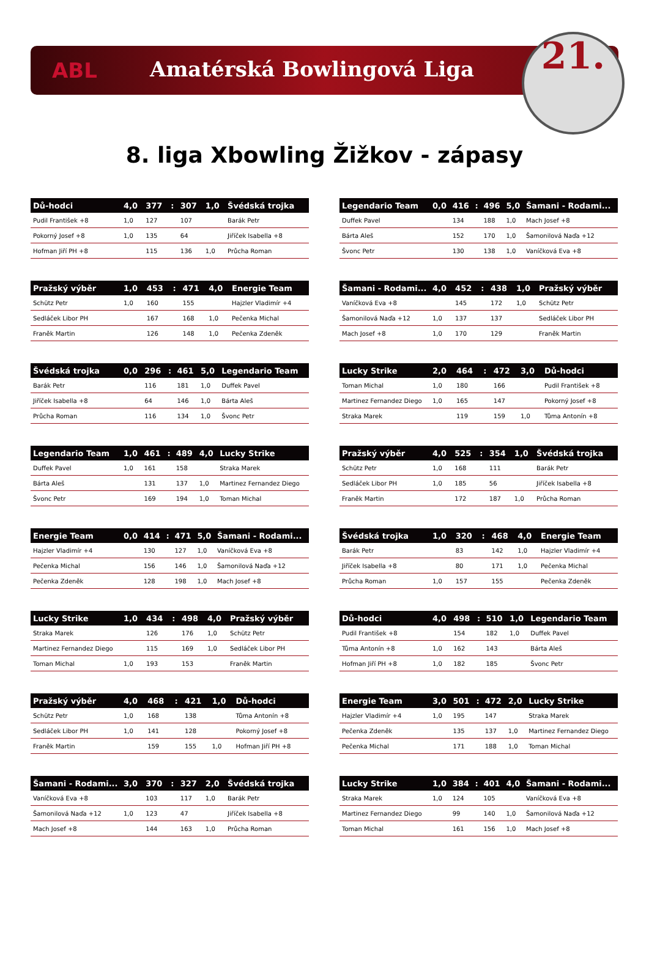ABL Amatérská Bowlingová Liga
21.
8. liga Xbowling Žižkov - zápasy
| Dů-hodci | 4,0 | 377 | : | 307 | 1,0 | Švédská trojka |
| --- | --- | --- | --- | --- | --- | --- |
| Pudil František +8 | 1,0 | 127 | | 107 | | Barák Petr |
| Pokorný Josef +8 | 1,0 | 135 | | 64 | | Jiříček Isabella +8 |
| Hofman Jiří PH +8 | | 115 | | 136 | 1,0 | Průcha Roman |
| Legendario Team | 0,0 | 416 | : | 496 | 5,0 | Šamani - Rodami... |
| --- | --- | --- | --- | --- | --- | --- |
| Duffek Pavel | | 134 | | 188 | 1,0 | Mach Josef +8 |
| Bárta Aleš | | 152 | | 170 | 1,0 | Šamonilová Naďa +12 |
| Švonc Petr | | 130 | | 138 | 1,0 | Vaníčková Eva +8 |
| Pražský výběr | 1,0 | 453 | : | 471 | 4,0 | Energie Team |
| --- | --- | --- | --- | --- | --- | --- |
| Schütz Petr | 1,0 | 160 | | 155 | | Hajzler Vladimír +4 |
| Sedláček Libor PH | | 167 | | 168 | 1,0 | Pečenka Michal |
| Franěk Martin | | 126 | | 148 | 1,0 | Pečenka Zdeněk |
| Šamani - Rodami... | 4,0 | 452 | : | 438 | 1,0 | Pražský výběr |
| --- | --- | --- | --- | --- | --- | --- |
| Vaníčková Eva +8 | | 145 | | 172 | 1,0 | Schütz Petr |
| Šamonilová Naďa +12 | 1,0 | 137 | | 137 | | Sedláček Libor PH |
| Mach Josef +8 | 1,0 | 170 | | 129 | | Franěk Martin |
| Švédská trojka | 0,0 | 296 | : | 461 | 5,0 | Legendario Team |
| --- | --- | --- | --- | --- | --- | --- |
| Barák Petr | | 116 | | 181 | 1,0 | Duffek Pavel |
| Jiříček Isabella +8 | | 64 | | 146 | 1,0 | Bárta Aleš |
| Průcha Roman | | 116 | | 134 | 1,0 | Švonc Petr |
| Lucky Strike | 2,0 | 464 | : | 472 | 3,0 | Dů-hodci |
| --- | --- | --- | --- | --- | --- | --- |
| Toman Michal | 1,0 | 180 | | 166 | | Pudil František +8 |
| Martinez Fernandez Diego | 1,0 | 165 | | 147 | | Pokorný Josef +8 |
| Straka Marek | | 119 | | 159 | 1,0 | Tůma Antonín +8 |
| Legendario Team | 1,0 | 461 | : | 489 | 4,0 | Lucky Strike |
| --- | --- | --- | --- | --- | --- | --- |
| Duffek Pavel | 1,0 | 161 | | 158 | | Straka Marek |
| Bárta Aleš | | 131 | | 137 | 1,0 | Martinez Fernandez Diego |
| Švonc Petr | | 169 | | 194 | 1,0 | Toman Michal |
| Pražský výběr | 4,0 | 525 | : | 354 | 1,0 | Švédská trojka |
| --- | --- | --- | --- | --- | --- | --- |
| Schütz Petr | 1,0 | 168 | | 111 | | Barák Petr |
| Sedláček Libor PH | 1,0 | 185 | | 56 | | Jiříček Isabella +8 |
| Franěk Martin | | 172 | | 187 | 1,0 | Průcha Roman |
| Energie Team | 0,0 | 414 | : | 471 | 5,0 | Šamani - Rodami... |
| --- | --- | --- | --- | --- | --- | --- |
| Hajzler Vladimír +4 | | 130 | | 127 | 1,0 | Vaníčková Eva +8 |
| Pečenka Michal | | 156 | | 146 | 1,0 | Šamonilová Naďa +12 |
| Pečenka Zdeněk | | 128 | | 198 | 1,0 | Mach Josef +8 |
| Švédská trojka | 1,0 | 320 | : | 468 | 4,0 | Energie Team |
| --- | --- | --- | --- | --- | --- | --- |
| Barák Petr | | 83 | | 142 | 1,0 | Hajzler Vladimír +4 |
| Jiříček Isabella +8 | | 80 | | 171 | 1,0 | Pečenka Michal |
| Průcha Roman | 1,0 | 157 | | 155 | | Pečenka Zdeněk |
| Lucky Strike | 1,0 | 434 | : | 498 | 4,0 | Pražský výběr |
| --- | --- | --- | --- | --- | --- | --- |
| Straka Marek | | 126 | | 176 | 1,0 | Schütz Petr |
| Martinez Fernandez Diego | | 115 | | 169 | 1,0 | Sedláček Libor PH |
| Toman Michal | 1,0 | 193 | | 153 | | Franěk Martin |
| Dů-hodci | 4,0 | 498 | : | 510 | 1,0 | Legendario Team |
| --- | --- | --- | --- | --- | --- | --- |
| Pudil František +8 | | 154 | | 182 | 1,0 | Duffek Pavel |
| Tůma Antonín +8 | 1,0 | 162 | | 143 | | Bárta Aleš |
| Hofman Jiří PH +8 | 1,0 | 182 | | 185 | | Švonc Petr |
| Pražský výběr | 4,0 | 468 | : | 421 | 1,0 | Dů-hodci |
| --- | --- | --- | --- | --- | --- | --- |
| Schütz Petr | 1,0 | 168 | | 138 | | Tůma Antonín +8 |
| Sedláček Libor PH | 1,0 | 141 | | 128 | | Pokorný Josef +8 |
| Franěk Martin | | 159 | | 155 | 1,0 | Hofman Jiří PH +8 |
| Energie Team | 3,0 | 501 | : | 472 | 2,0 | Lucky Strike |
| --- | --- | --- | --- | --- | --- | --- |
| Hajzler Vladimír +4 | 1,0 | 195 | | 147 | | Straka Marek |
| Pečenka Zdeněk | | 135 | | 137 | 1,0 | Martinez Fernandez Diego |
| Pečenka Michal | | 171 | | 188 | 1,0 | Toman Michal |
| Šamani - Rodami... | 3,0 | 370 | : | 327 | 2,0 | Švédská trojka |
| --- | --- | --- | --- | --- | --- | --- |
| Vaníčková Eva +8 | | 103 | | 117 | 1,0 | Barák Petr |
| Šamonilová Naďa +12 | 1,0 | 123 | | 47 | | Jiříček Isabella +8 |
| Mach Josef +8 | | 144 | | 163 | 1,0 | Průcha Roman |
| Lucky Strike | 1,0 | 384 | : | 401 | 4,0 | Šamani - Rodami... |
| --- | --- | --- | --- | --- | --- | --- |
| Straka Marek | 1,0 | 124 | | 105 | | Vaníčková Eva +8 |
| Martinez Fernandez Diego | | 99 | | 140 | 1,0 | Šamonilová Naďa +12 |
| Toman Michal | | 161 | | 156 | 1,0 | Mach Josef +8 |